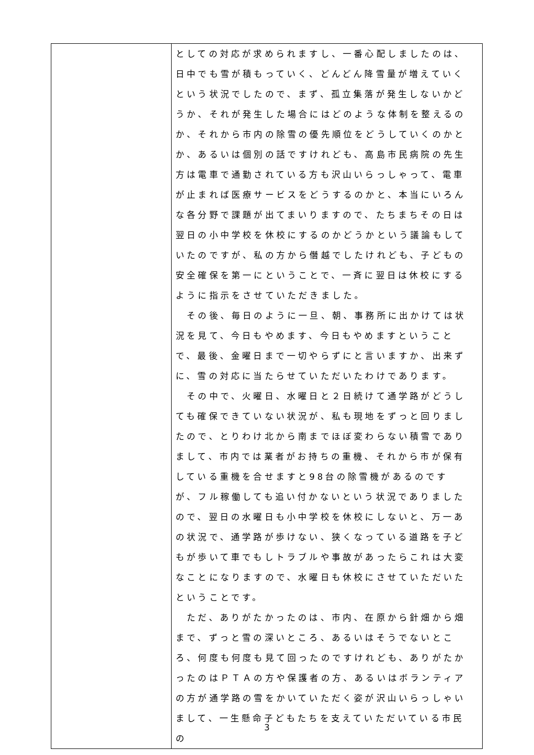| | としての対応が求められますし、一番心配しましたのは、日中でも雪が積もっていく、どんどん降雪量が増えていくという状況でしたので、まず、孤立集落が発生しないかどうか、それが発生した場合にはどのような体制を整えるのか、それから市内の除雪の優先順位をどうしていくのかとか、あるいは個別の話ですけれども、高島市民病院の先生方は電車で通勤されている方も沢山いらっしゃって、電車が止まれば医療サービスをどうするのかと、本当にいろんな各分野で課題が出てまいりますので、たちまちその日は翌日の小中学校を休校にするのかどうかという議論もしていたのですが、私の方から僭越でしたけれども、子どもの安全確保を第一にということで、一斉に翌日は休校にするように指示をさせていただきました。 その後、毎日のように一旦、朝、事務所に出かけては状況を見て、今日もやめます、今日もやめますということで、最後、金曜日まで一切やらずにと言いますか、出来ずに、雪の対応に当たらせていただいたわけであります。 その中で、火曜日、水曜日と２日続けて通学路がどうしても確保できていない状況が、私も現地をずっと回りましたので、とりわけ北から南までほぼ変わらない積雪でありまして、市内では業者がお持ちの重機、それから市が保有している重機を合せますと98台の除雪機があるのですが、フル稼働しても追い付かないという状況でありましたので、翌日の水曜日も小中学校を休校にしないと、万一あの状況で、通学路が歩けない、狭くなっている道路を子どもが歩いて車でもしトラブルや事故があったらこれは大変なことになりますので、水曜日も休校にさせていただいたということです。 ただ、ありがたかったのは、市内、在原から針畑から畑まで、ずっと雪の深いところ、あるいはそうでないところ、何度も何度も見て回ったのですけれども、ありがたかったのはＰＴＡの方や保護者の方、あるいはボランティアの方が通学路の雪をかいていただく姿が沢山いらっしゃいまして、一生懸命子どもたちを支えていただいている市民の |
3